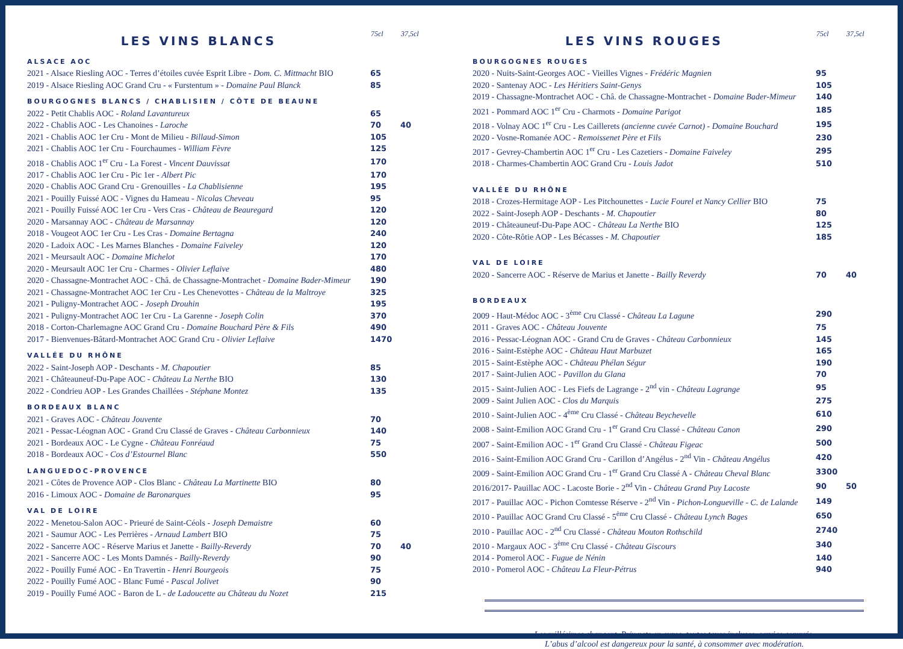| LES VINS BLANCS | 75cl | 37,5cl |
| ALSACE AOC | | |
| 2021 - Alsace Riesling AOC - Terres d’étoiles cuvée Esprit Libre - Dom. C. Mittnacht BIO | 65 | |
| 2019 - Alsace Riesling AOC Grand Cru - « Furstentum » - Domaine Paul Blanck | 85 | |
| BOURGOGNES BLANCS / CHABLISIEN / CÔTE DE BEAUNE | | |
| 2022 - Petit Chablis AOC - Roland Lavantureux | 65 | |
| 2022 - Chablis AOC - Les Chanoines - Laroche | 70 | 40 |
| 2021 - Chablis AOC 1er Cru - Mont de Milieu - Billaud-Simon | 105 | |
| 2021 - Chablis AOC 1er Cru - Fourchaumes - William Fèvre | 125 | |
| 2018 - Chablis AOC 1<sup>er</sup> Cru - La Forest - Vincent Dauvissat | 170 | |
| 2017 - Chablis AOC 1er Cru - Pic 1er - Albert Pic | 170 | |
| 2020 - Chablis AOC Grand Cru - Grenouilles - La Chablisienne | 195 | |
| 2021 - Pouilly Fuissé AOC - Vignes du Hameau - Nicolas Cheveau | 95 | |
| 2021 - Pouilly Fuissé AOC 1er Cru - Vers Cras - Château de Beauregard | 120 | |
| 2020 - Marsannay AOC - Château de Marsannay | 120 | |
| 2018 - Vougeot AOC 1er Cru - Les Cras - Domaine Bertagna | 240 | |
| 2020 - Ladoix AOC - Les Marnes Blanches - Domaine Faiveley | 120 | |
| 2021 - Meursault AOC - Domaine Michelot | 170 | |
| 2020 - Meursault AOC 1er Cru - Charmes - Olivier Leflaive | 480 | |
| 2020 - Chassagne-Montrachet AOC - Châ. de Chassagne-Montrachet - Domaine Bader-Mimeur | 190 | |
| 2021 - Chassagne-Montrachet AOC 1er Cru - Les Chenevottes - Château de la Maltroye | 325 | |
| 2021 - Puligny-Montrachet AOC - Joseph Drouhin | 195 | |
| 2021 - Puligny-Montrachet AOC 1er Cru - La Garenne - Joseph Colin | 370 | |
| 2018 - Corton-Charlemagne AOC Grand Cru - Domaine Bouchard Père & Fils | 490 | |
| 2017 - Bienvenues-Bâtard-Montrachet AOC Grand Cru - Olivier Leflaive | 1470 | |
| VALLÉE DU RHÔNE | | |
| 2022 - Saint-Joseph AOP - Deschants - M. Chapoutier | 85 | |
| 2021 - Châteauneuf-Du-Pape AOC - Château La Nerthe BIO | 130 | |
| 2022 - Condrieu AOP - Les Grandes Chaillées - Stéphane Montez | 135 | |
| BORDEAUX BLANC | | |
| 2021 - Graves AOC - Château Jouvente | 70 | |
| 2021 - Pessac-Léognan AOC - Grand Cru Classé de Graves - Château Carbonnieux | 140 | |
| 2021 - Bordeaux AOC - Le Cygne - Château Fonréaud | 75 | |
| 2018 - Bordeaux AOC - Cos d’Estournel Blanc | 550 | |
| LANGUEDOC-PROVENCE | | |
| 2021 - Côtes de Provence AOP - Clos Blanc - Château La Martinette BIO | 80 | |
| 2016 - Limoux AOC - Domaine de Baronarques | 95 | |
| VAL DE LOIRE | | |
| 2022 - Menetou-Salon AOC - Prieuré de Saint-Céols - Joseph Demaistre | 60 | |
| 2021 - Saumur AOC - Les Perrières - Arnaud Lambert BIO | 75 | |
| 2022 - Sancerre AOC - Réserve Marius et Janette - Bailly-Reverdy | 70 | 40 |
| 2021 - Sancerre AOC - Les Monts Damnés - Bailly-Reverdy | 90 | |
| 2022 - Pouilly Fumé AOC - En Travertin - Henri Bourgeois | 75 | |
| 2022 - Pouilly Fumé AOC - Blanc Fumé - Pascal Jolivet | 90 | |
| 2019 - Pouilly Fumé AOC - Baron de L - de Ladoucette au Château du Nozet | 215 | |
| LES VINS ROUGES | 75cl | 37,5cl |
| BOURGOGNES ROUGES | | |
| 2020 - Nuits-Saint-Georges AOC - Vieilles Vignes - Frédéric Magnien | 95 | |
| 2020 - Santenay AOC - Les Héritiers Saint-Genys | 105 | |
| 2019 - Chassagne-Montrachet AOC - Châ. de Chassagne-Montrachet - Domaine Bader-Mimeur | 140 | |
| 2021 - Pommard AOC 1<sup>er</sup> Cru - Charmots - Domaine Parigot | 185 | |
| 2018 - Volnay AOC 1<sup>er</sup> Cru - Les Caillerets (ancienne cuvée Carnot) - Domaine Bouchard | 195 | |
| 2020 - Vosne-Romanée AOC - Remoissenet Père et Fils | 230 | |
| 2017 - Gevrey-Chambertin AOC 1<sup>er</sup> Cru - Les Cazetiers - Domaine Faiveley | 295 | |
| 2018 - Charmes-Chambertin AOC Grand Cru - Louis Jadot | 510 | |
| VALLÉE DU RHÔNE | | |
| 2018 - Crozes-Hermitage AOP - Les Pitchounettes - Lucie Fourel et Nancy Cellier BIO | 75 | |
| 2022 - Saint-Joseph AOP - Deschants - M. Chapoutier | 80 | |
| 2019 - Châteauneuf-Du-Pape AOC - Château La Nerthe BIO | 125 | |
| 2020 - Côte-Rôtie AOP - Les Bécasses - M. Chapoutier | 185 | |
| VAL DE LOIRE | | |
| 2020 - Sancerre AOC - Réserve de Marius et Janette - Bailly Reverdy | 70 | 40 |
| BORDEAUX | | |
| 2009 - Haut-Médoc AOC - 3<sup>ème</sup> Cru Classé - Château La Lagune | 290 | |
| 2011 - Graves AOC - Château Jouvente | 75 | |
| 2016 - Pessac-Léognan AOC - Grand Cru de Graves - Château Carbonnieux | 145 | |
| 2016 - Saint-Estèphe AOC - Château Haut Marbuzet | 165 | |
| 2015 - Saint-Estèphe AOC - Château Phélan Ségur | 190 | |
| 2017 - Saint-Julien AOC - Pavillon du Glana | 70 | |
| 2015 - Saint-Julien AOC - Les Fiefs de Lagrange - 2<sup>nd</sup> vin - Château Lagrange | 95 | |
| 2009 - Saint Julien AOC - Clos du Marquis | 275 | |
| 2010 - Saint-Julien AOC - 4<sup>ème</sup> Cru Classé - Château Beychevelle | 610 | |
| 2008 - Saint-Emilion AOC Grand Cru - 1<sup>er</sup> Grand Cru Classé - Château Canon | 290 | |
| 2007 - Saint-Emilion AOC - 1<sup>er</sup> Grand Cru Classé - Château Figeac | 500 | |
| 2016 - Saint-Emilion AOC Grand Cru - Carillon d’Angélus - 2<sup>nd</sup> Vin - Château Angélus | 420 | |
| 2009 - Saint-Emilion AOC Grand Cru - 1<sup>er</sup> Grand Cru Classé A - Château Cheval Blanc | 3300 | |
| 2016/2017- Pauillac AOC - Lacoste Borie - 2<sup>nd</sup> Vin - Château Grand Puy Lacoste | 90 | 50 |
| 2017 - Pauillac AOC - Pichon Comtesse Réserve - 2<sup>nd</sup> Vin - Pichon-Longueville - C. de Lalande | 149 | |
| 2010 - Pauillac AOC Grand Cru Classé - 5<sup>ème</sup> Cru Classé - Château Lynch Bages | 650 | |
| 2010 - Pauillac AOC - 2<sup>nd</sup> Cru Classé - Château Mouton Rothschild | 2740 | |
| 2010 - Margaux AOC - 3<sup>ème</sup> Cru Classé - Château Giscours | 340 | |
| 2014 - Pomerol AOC - Fugue de Nénin | 140 | |
| 2010 - Pomerol AOC - Château La Fleur-Pétrus | 940 | |
Les millésimes changent. Prix nets en euros, toutes taxes incluses, service compris.
L’abus d’alcool est dangereux pour la santé, à consommer avec modération.